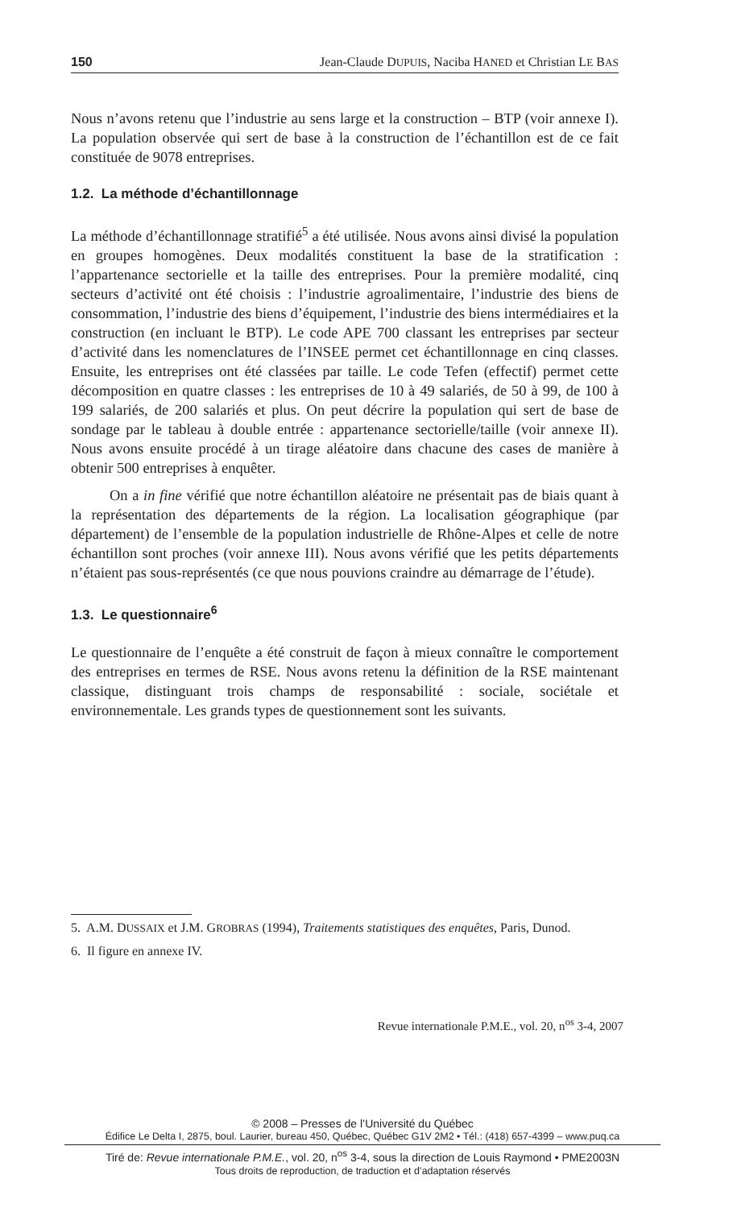150 Jean-Claude DUPUIS, Naciba HANED et Christian LE BAS
Nous n’avons retenu que l’industrie au sens large et la construction – BTP (voir annexe I). La population observée qui sert de base à la construction de l’échantillon est de ce fait constituée de 9078 entreprises.
1.2. La méthode d’échantillonnage
La méthode d’échantillonnage stratifié<sup>5</sup> a été utilisée. Nous avons ainsi divisé la population en groupes homogènes. Deux modalités constituent la base de la stratification : l’appartenance sectorielle et la taille des entreprises. Pour la première modalité, cinq secteurs d’activité ont été choisis : l’industrie agroalimentaire, l’industrie des biens de consommation, l’industrie des biens d’équipement, l’industrie des biens intermédiaires et la construction (en incluant le BTP). Le code APE 700 classant les entreprises par secteur d’activité dans les nomenclatures de l’INSEE permet cet échantillonnage en cinq classes. Ensuite, les entreprises ont été classées par taille. Le code Tefen (effectif) permet cette décomposition en quatre classes : les entreprises de 10 à 49 salariés, de 50 à 99, de 100 à 199 salariés, de 200 salariés et plus. On peut décrire la population qui sert de base de sondage par le tableau à double entrée : appartenance sectorielle/taille (voir annexe II). Nous avons ensuite procédé à un tirage aléatoire dans chacune des cases de manière à obtenir 500 entreprises à enquêter.
On a in fine vérifié que notre échantillon aléatoire ne présentait pas de biais quant à la représentation des départements de la région. La localisation géographique (par département) de l’ensemble de la population industrielle de Rhône-Alpes et celle de notre échantillon sont proches (voir annexe III). Nous avons vérifié que les petits départements n’étaient pas sous-représentés (ce que nous pouvions craindre au démarrage de l’étude).
1.3. Le questionnaire<sup>6</sup>
Le questionnaire de l’enquête a été construit de façon à mieux connaître le comportement des entreprises en termes de RSE. Nous avons retenu la définition de la RSE maintenant classique, distinguant trois champs de responsabilité : sociale, sociétale et environnementale. Les grands types de questionnement sont les suivants.
5. A.M. DUSSAIX et J.M. GROBRAS (1994), Traitements statistiques des enquêtes, Paris, Dunod.
6. Il figure en annexe IV.
Revue internationale P.M.E., vol. 20, n<sup>os</sup> 3-4, 2007
© 2008 – Presses de l’Université du Québec
Édifice Le Delta I, 2875, boul. Laurier, bureau 450, Québec, Québec G1V 2M2 • Tél.: (418) 657-4399 – www.puq.ca
Tiré de: Revue internationale P.M.E., vol. 20, n<sup>os</sup> 3-4, sous la direction de Louis Raymond • PME2003N
Tous droits de reproduction, de traduction et d’adaptation réservés